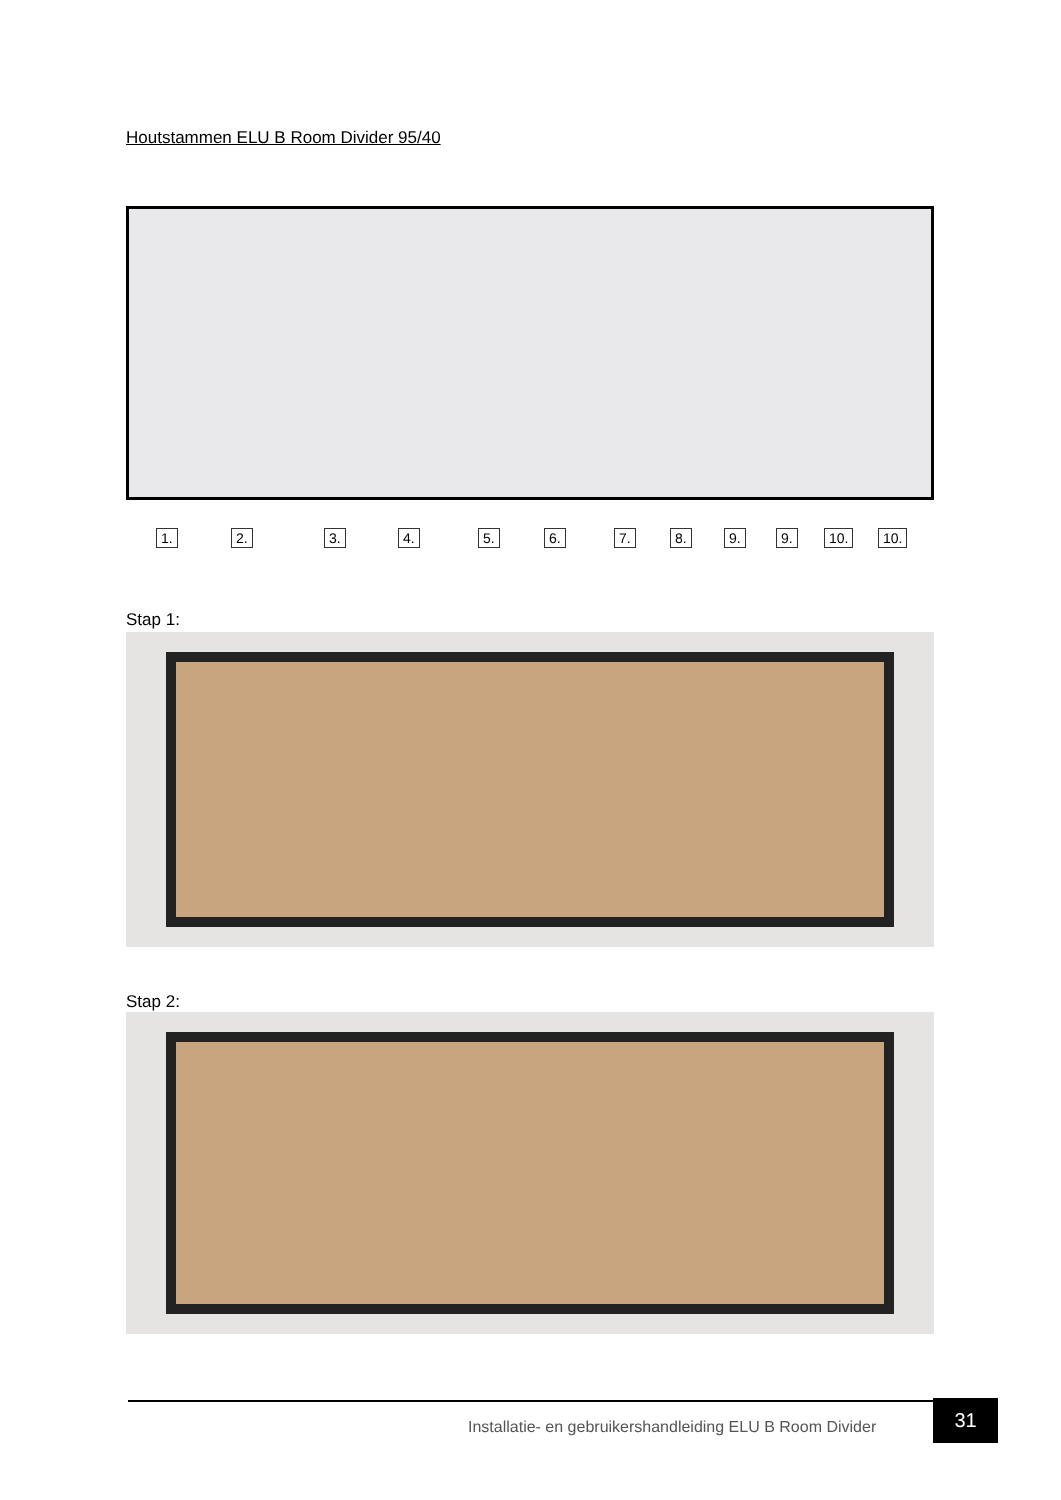Houtstammen ELU B Room Divider 95/40
1. 2. 3. 4. 5. 6. 7. 8. 9. 9. 10. 10.
Stap 1:
Stap 2:
Installatie- en gebruikershandleiding ELU B Room Divider
31